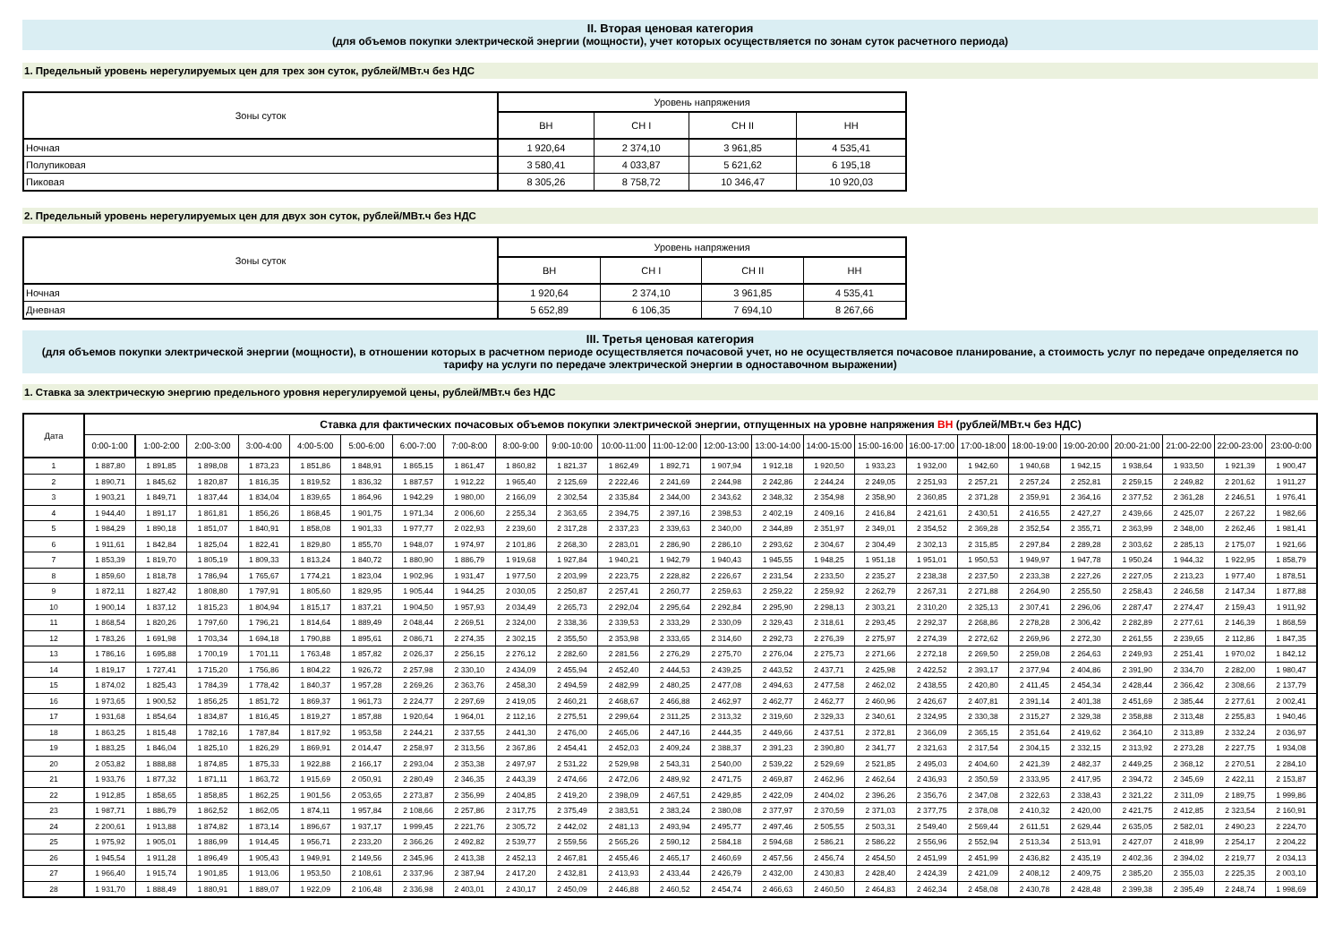II. Вторая ценовая категория
(для объемов покупки электрической энергии (мощности), учет которых осуществляется по зонам суток расчетного периода)
1. Предельный уровень нерегулируемых цен для трех зон суток, рублей/МВт.ч без НДС
| Зоны суток | Уровень напряжения | | | |
| --- | --- | --- | --- | --- |
| | ВН | СН I | СН II | НН |
| Ночная | 1 920,64 | 2 374,10 | 3 961,85 | 4 535,41 |
| Полупиковая | 3 580,41 | 4 033,87 | 5 621,62 | 6 195,18 |
| Пиковая | 8 305,26 | 8 758,72 | 10 346,47 | 10 920,03 |
2. Предельный уровень нерегулируемых цен для двух зон суток, рублей/МВт.ч без НДС
| Зоны суток | Уровень напряжения | | | |
| --- | --- | --- | --- | --- |
| | ВН | СН I | СН II | НН |
| Ночная | 1 920,64 | 2 374,10 | 3 961,85 | 4 535,41 |
| Дневная | 5 652,89 | 6 106,35 | 7 694,10 | 8 267,66 |
III. Третья ценовая категория
(для объемов покупки электрической энергии (мощности), в отношении которых в расчетном периоде осуществляется почасовой учет, но не осуществляется почасовое планирование, а стоимость услуг по передаче определяется по тарифу на услуги по передаче электрической энергии в одноставочном выражении)
1. Ставка за электрическую энергию предельного уровня нерегулируемой цены, рублей/МВт.ч без НДС
| Дата | Ставка для фактических почасовых объемов покупки электрической энергии, отпущенных на уровне напряжения ВН (рублей/МВт.ч без НДС) | | | | | | | | | | | | | | | | | | | | | | | |
| --- | --- | --- | --- | --- | --- | --- | --- | --- | --- | --- | --- | --- | --- | --- | --- | --- | --- | --- | --- | --- | --- | --- | --- | --- |
| | 0:00-1:00 | 1:00-2:00 | 2:00-3:00 | 3:00-4:00 | 4:00-5:00 | 5:00-6:00 | 6:00-7:00 | 7:00-8:00 | 8:00-9:00 | 9:00-10:00 | 10:00-11:00 | 11:00-12:00 | 12:00-13:00 | 13:00-14:00 | 14:00-15:00 | 15:00-16:00 | 16:00-17:00 | 17:00-18:00 | 18:00-19:00 | 19:00-20:00 | 20:00-21:00 | 21:00-22:00 | 22:00-23:00 | 23:00-0:00 |
| 1 | 1 887,80 | 1 891,85 | 1 898,08 | 1 873,23 | 1 851,86 | 1 848,91 | 1 865,15 | 1 861,47 | 1 860,82 | 1 821,37 | 1 862,49 | 1 892,71 | 1 907,94 | 1 912,18 | 1 920,50 | 1 933,23 | 1 932,00 | 1 942,60 | 1 940,68 | 1 942,15 | 1 938,64 | 1 933,50 | 1 921,39 | 1 900,47 |
| 2 | 1 890,71 | 1 845,62 | 1 820,87 | 1 816,35 | 1 819,52 | 1 836,32 | 1 887,57 | 1 912,22 | 1 965,40 | 2 125,69 | 2 222,46 | 2 241,69 | 2 244,98 | 2 242,86 | 2 244,24 | 2 249,05 | 2 251,93 | 2 257,21 | 2 257,24 | 2 252,81 | 2 259,15 | 2 249,82 | 2 201,62 | 1 911,27 |
| 3 | 1 903,21 | 1 849,71 | 1 837,44 | 1 834,04 | 1 839,65 | 1 864,96 | 1 942,29 | 1 980,00 | 2 166,09 | 2 302,54 | 2 335,84 | 2 344,00 | 2 343,62 | 2 348,32 | 2 354,98 | 2 358,90 | 2 360,85 | 2 371,28 | 2 359,91 | 2 364,16 | 2 377,52 | 2 361,28 | 2 246,51 | 1 976,41 |
| 4 | 1 944,40 | 1 891,17 | 1 861,81 | 1 856,26 | 1 868,45 | 1 901,75 | 1 971,34 | 2 006,60 | 2 255,34 | 2 363,65 | 2 394,75 | 2 397,16 | 2 398,53 | 2 402,19 | 2 409,16 | 2 416,84 | 2 421,61 | 2 430,51 | 2 416,55 | 2 427,27 | 2 439,66 | 2 425,07 | 2 267,22 | 1 982,66 |
| 5 | 1 984,29 | 1 890,18 | 1 851,07 | 1 840,91 | 1 858,08 | 1 901,33 | 1 977,77 | 2 022,93 | 2 239,60 | 2 317,28 | 2 337,23 | 2 339,63 | 2 340,00 | 2 344,89 | 2 351,97 | 2 349,01 | 2 354,52 | 2 369,28 | 2 352,54 | 2 355,71 | 2 363,99 | 2 348,00 | 2 262,46 | 1 981,41 |
| 6 | 1 911,61 | 1 842,84 | 1 825,04 | 1 822,41 | 1 829,80 | 1 855,70 | 1 948,07 | 1 974,97 | 2 101,86 | 2 268,30 | 2 283,01 | 2 286,90 | 2 286,10 | 2 293,62 | 2 304,67 | 2 304,49 | 2 302,13 | 2 315,85 | 2 297,84 | 2 289,28 | 2 303,62 | 2 285,13 | 2 175,07 | 1 921,66 |
| 7 | 1 853,39 | 1 819,70 | 1 805,19 | 1 809,33 | 1 813,24 | 1 840,72 | 1 880,90 | 1 886,79 | 1 919,68 | 1 927,84 | 1 940,21 | 1 942,79 | 1 940,43 | 1 945,55 | 1 948,25 | 1 951,18 | 1 951,01 | 1 950,53 | 1 949,97 | 1 947,78 | 1 950,24 | 1 944,32 | 1 922,95 | 1 858,79 |
| 8 | 1 859,60 | 1 818,78 | 1 786,94 | 1 765,67 | 1 774,21 | 1 823,04 | 1 902,96 | 1 931,47 | 1 977,50 | 2 203,99 | 2 223,75 | 2 228,82 | 2 226,67 | 2 231,54 | 2 233,50 | 2 235,27 | 2 238,38 | 2 237,50 | 2 233,38 | 2 227,26 | 2 227,05 | 2 213,23 | 1 977,40 | 1 878,51 |
| 9 | 1 872,11 | 1 827,42 | 1 808,80 | 1 797,91 | 1 805,60 | 1 829,95 | 1 905,44 | 1 944,25 | 2 030,05 | 2 250,87 | 2 257,41 | 2 260,77 | 2 259,63 | 2 259,22 | 2 259,92 | 2 262,79 | 2 267,31 | 2 271,88 | 2 264,90 | 2 255,50 | 2 258,43 | 2 246,58 | 2 147,34 | 1 877,88 |
| 10 | 1 900,14 | 1 837,12 | 1 815,23 | 1 804,94 | 1 815,17 | 1 837,21 | 1 904,50 | 1 957,93 | 2 034,49 | 2 265,73 | 2 292,04 | 2 295,64 | 2 292,84 | 2 295,90 | 2 298,13 | 2 303,21 | 2 310,20 | 2 325,13 | 2 307,41 | 2 296,06 | 2 287,47 | 2 274,47 | 2 159,43 | 1 911,92 |
| 11 | 1 868,54 | 1 820,26 | 1 797,60 | 1 796,21 | 1 814,64 | 1 889,49 | 2 048,44 | 2 269,51 | 2 324,00 | 2 338,36 | 2 339,53 | 2 333,29 | 2 330,09 | 2 329,43 | 2 318,61 | 2 293,45 | 2 292,37 | 2 268,86 | 2 278,28 | 2 306,42 | 2 282,89 | 2 277,61 | 2 146,39 | 1 868,59 |
| 12 | 1 783,26 | 1 691,98 | 1 703,34 | 1 694,18 | 1 790,88 | 1 895,61 | 2 086,71 | 2 274,35 | 2 302,15 | 2 355,50 | 2 353,98 | 2 333,65 | 2 314,60 | 2 292,73 | 2 276,39 | 2 275,97 | 2 274,39 | 2 272,62 | 2 269,96 | 2 272,30 | 2 261,55 | 2 239,65 | 2 112,86 | 1 847,35 |
| 13 | 1 786,16 | 1 695,88 | 1 700,19 | 1 701,11 | 1 763,48 | 1 857,82 | 2 026,37 | 2 256,15 | 2 276,12 | 2 282,60 | 2 281,56 | 2 276,29 | 2 275,70 | 2 276,04 | 2 275,73 | 2 271,66 | 2 272,18 | 2 269,50 | 2 259,08 | 2 264,63 | 2 249,93 | 2 251,41 | 1 970,02 | 1 842,12 |
| 14 | 1 819,17 | 1 727,41 | 1 715,20 | 1 756,86 | 1 804,22 | 1 926,72 | 2 257,98 | 2 330,10 | 2 434,09 | 2 455,94 | 2 452,40 | 2 444,53 | 2 439,25 | 2 443,52 | 2 437,71 | 2 425,98 | 2 422,52 | 2 393,17 | 2 377,94 | 2 404,86 | 2 391,90 | 2 334,70 | 2 282,00 | 1 980,47 |
| 15 | 1 874,02 | 1 825,43 | 1 784,39 | 1 778,42 | 1 840,37 | 1 957,28 | 2 269,26 | 2 363,76 | 2 458,30 | 2 494,59 | 2 482,99 | 2 480,25 | 2 477,08 | 2 494,63 | 2 477,58 | 2 462,02 | 2 438,55 | 2 420,80 | 2 411,45 | 2 454,34 | 2 428,44 | 2 366,42 | 2 308,66 | 2 137,79 |
| 16 | 1 973,65 | 1 900,52 | 1 856,25 | 1 851,72 | 1 869,37 | 1 961,73 | 2 224,77 | 2 297,69 | 2 419,05 | 2 460,21 | 2 468,67 | 2 466,88 | 2 462,97 | 2 462,77 | 2 462,77 | 2 460,96 | 2 426,67 | 2 407,81 | 2 391,14 | 2 401,38 | 2 451,69 | 2 385,44 | 2 277,61 | 2 002,41 |
| 17 | 1 931,68 | 1 854,64 | 1 834,87 | 1 816,45 | 1 819,27 | 1 857,88 | 1 920,64 | 1 964,01 | 2 112,16 | 2 275,51 | 2 299,64 | 2 311,25 | 2 313,32 | 2 319,60 | 2 329,33 | 2 340,61 | 2 324,95 | 2 330,38 | 2 315,27 | 2 329,38 | 2 358,88 | 2 313,48 | 2 255,83 | 1 940,46 |
| 18 | 1 863,25 | 1 815,48 | 1 782,16 | 1 787,84 | 1 817,92 | 1 953,58 | 2 244,21 | 2 337,55 | 2 441,30 | 2 476,00 | 2 465,06 | 2 447,16 | 2 444,35 | 2 449,66 | 2 437,51 | 2 372,81 | 2 366,09 | 2 365,15 | 2 351,64 | 2 419,62 | 2 364,10 | 2 313,89 | 2 332,24 | 2 036,97 |
| 19 | 1 883,25 | 1 846,04 | 1 825,10 | 1 826,29 | 1 869,91 | 2 014,47 | 2 258,97 | 2 313,56 | 2 367,86 | 2 454,41 | 2 452,03 | 2 409,24 | 2 388,37 | 2 391,23 | 2 390,80 | 2 341,77 | 2 321,63 | 2 317,54 | 2 304,15 | 2 332,15 | 2 313,92 | 2 273,28 | 2 227,75 | 1 934,08 |
| 20 | 2 053,82 | 1 888,88 | 1 874,85 | 1 875,33 | 1 922,88 | 2 166,17 | 2 293,04 | 2 353,38 | 2 497,97 | 2 531,22 | 2 529,98 | 2 543,31 | 2 540,00 | 2 539,22 | 2 529,69 | 2 521,85 | 2 495,03 | 2 404,60 | 2 421,39 | 2 482,37 | 2 449,25 | 2 368,12 | 2 270,51 | 2 284,10 |
| 21 | 1 933,76 | 1 877,32 | 1 871,11 | 1 863,72 | 1 915,69 | 2 050,91 | 2 280,49 | 2 346,35 | 2 443,39 | 2 474,66 | 2 472,06 | 2 489,92 | 2 471,75 | 2 469,87 | 2 462,96 | 2 462,64 | 2 436,93 | 2 350,59 | 2 333,95 | 2 417,95 | 2 394,72 | 2 345,69 | 2 422,11 | 2 153,87 |
| 22 | 1 912,85 | 1 858,65 | 1 858,85 | 1 862,25 | 1 901,56 | 2 053,65 | 2 273,87 | 2 356,99 | 2 404,85 | 2 419,20 | 2 398,09 | 2 467,51 | 2 429,85 | 2 422,09 | 2 404,02 | 2 396,26 | 2 356,76 | 2 347,08 | 2 322,63 | 2 338,43 | 2 321,22 | 2 311,09 | 2 189,75 | 1 999,86 |
| 23 | 1 987,71 | 1 886,79 | 1 862,52 | 1 862,05 | 1 874,11 | 1 957,84 | 2 108,66 | 2 257,86 | 2 317,75 | 2 375,49 | 2 383,51 | 2 383,24 | 2 380,08 | 2 377,97 | 2 370,59 | 2 371,03 | 2 377,75 | 2 378,08 | 2 410,32 | 2 420,00 | 2 421,75 | 2 412,85 | 2 323,54 | 2 160,91 |
| 24 | 2 200,61 | 1 913,88 | 1 874,82 | 1 873,14 | 1 896,67 | 1 937,17 | 1 999,45 | 2 221,76 | 2 305,72 | 2 442,02 | 2 481,13 | 2 493,94 | 2 495,77 | 2 497,46 | 2 505,55 | 2 503,31 | 2 549,40 | 2 569,44 | 2 611,51 | 2 629,44 | 2 635,05 | 2 582,01 | 2 490,23 | 2 224,70 |
| 25 | 1 975,92 | 1 905,01 | 1 886,99 | 1 914,45 | 1 956,71 | 2 233,20 | 2 366,26 | 2 492,82 | 2 539,77 | 2 559,56 | 2 565,26 | 2 590,12 | 2 584,18 | 2 594,68 | 2 586,21 | 2 586,22 | 2 556,96 | 2 552,94 | 2 513,34 | 2 513,91 | 2 427,07 | 2 418,99 | 2 254,17 | 2 204,22 |
| 26 | 1 945,54 | 1 911,28 | 1 896,49 | 1 905,43 | 1 949,91 | 2 149,56 | 2 345,96 | 2 413,38 | 2 452,13 | 2 467,81 | 2 455,46 | 2 465,17 | 2 460,69 | 2 457,56 | 2 456,74 | 2 454,50 | 2 451,99 | 2 451,99 | 2 436,82 | 2 435,19 | 2 402,36 | 2 394,02 | 2 219,77 | 2 034,13 |
| 27 | 1 966,40 | 1 915,74 | 1 901,85 | 1 913,06 | 1 953,50 | 2 108,61 | 2 337,96 | 2 387,94 | 2 417,20 | 2 432,81 | 2 413,93 | 2 433,44 | 2 426,79 | 2 432,00 | 2 430,83 | 2 428,40 | 2 424,39 | 2 421,09 | 2 408,12 | 2 409,75 | 2 385,20 | 2 355,03 | 2 225,35 | 2 003,10 |
| 28 | 1 931,70 | 1 888,49 | 1 880,91 | 1 889,07 | 1 922,09 | 2 106,48 | 2 336,98 | 2 403,01 | 2 430,17 | 2 450,09 | 2 446,88 | 2 460,52 | 2 454,74 | 2 466,63 | 2 460,50 | 2 464,83 | 2 462,34 | 2 458,08 | 2 430,78 | 2 428,48 | 2 399,38 | 2 395,49 | 2 248,74 | 1 998,69 |